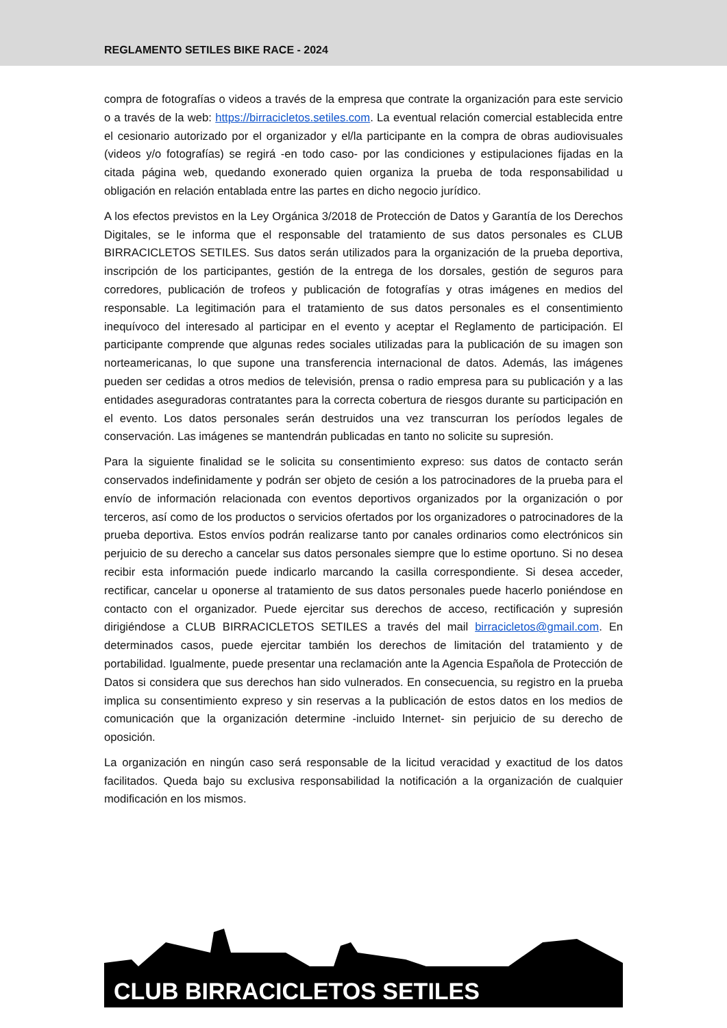REGLAMENTO SETILES BIKE RACE - 2024
compra de fotografías o videos a través de la empresa que contrate la organización para este servicio o a través de la web: https://birracicletos.setiles.com. La eventual relación comercial establecida entre el cesionario autorizado por el organizador y el/la participante en la compra de obras audiovisuales (videos y/o fotografías) se regirá -en todo caso- por las condiciones y estipulaciones fijadas en la citada página web, quedando exonerado quien organiza la prueba de toda responsabilidad u obligación en relación entablada entre las partes en dicho negocio jurídico.
A los efectos previstos en la Ley Orgánica 3/2018 de Protección de Datos y Garantía de los Derechos Digitales, se le informa que el responsable del tratamiento de sus datos personales es CLUB BIRRACICLETOS SETILES. Sus datos serán utilizados para la organización de la prueba deportiva, inscripción de los participantes, gestión de la entrega de los dorsales, gestión de seguros para corredores, publicación de trofeos y publicación de fotografías y otras imágenes en medios del responsable. La legitimación para el tratamiento de sus datos personales es el consentimiento inequívoco del interesado al participar en el evento y aceptar el Reglamento de participación. El participante comprende que algunas redes sociales utilizadas para la publicación de su imagen son norteamericanas, lo que supone una transferencia internacional de datos. Además, las imágenes pueden ser cedidas a otros medios de televisión, prensa o radio empresa para su publicación y a las entidades aseguradoras contratantes para la correcta cobertura de riesgos durante su participación en el evento. Los datos personales serán destruidos una vez transcurran los períodos legales de conservación. Las imágenes se mantendrán publicadas en tanto no solicite su supresión.
Para la siguiente finalidad se le solicita su consentimiento expreso: sus datos de contacto serán conservados indefinidamente y podrán ser objeto de cesión a los patrocinadores de la prueba para el envío de información relacionada con eventos deportivos organizados por la organización o por terceros, así como de los productos o servicios ofertados por los organizadores o patrocinadores de la prueba deportiva. Estos envíos podrán realizarse tanto por canales ordinarios como electrónicos sin perjuicio de su derecho a cancelar sus datos personales siempre que lo estime oportuno. Si no desea recibir esta información puede indicarlo marcando la casilla correspondiente. Si desea acceder, rectificar, cancelar u oponerse al tratamiento de sus datos personales puede hacerlo poniéndose en contacto con el organizador. Puede ejercitar sus derechos de acceso, rectificación y supresión dirigiéndose a CLUB BIRRACICLETOS SETILES a través del mail birracicletos@gmail.com. En determinados casos, puede ejercitar también los derechos de limitación del tratamiento y de portabilidad. Igualmente, puede presentar una reclamación ante la Agencia Española de Protección de Datos si considera que sus derechos han sido vulnerados. En consecuencia, su registro en la prueba implica su consentimiento expreso y sin reservas a la publicación de estos datos en los medios de comunicación que la organización determine -incluido Internet- sin perjuicio de su derecho de oposición.
La organización en ningún caso será responsable de la licitud veracidad y exactitud de los datos facilitados. Queda bajo su exclusiva responsabilidad la notificación a la organización de cualquier modificación en los mismos.
CLUB BIRRACICLETOS SETILES